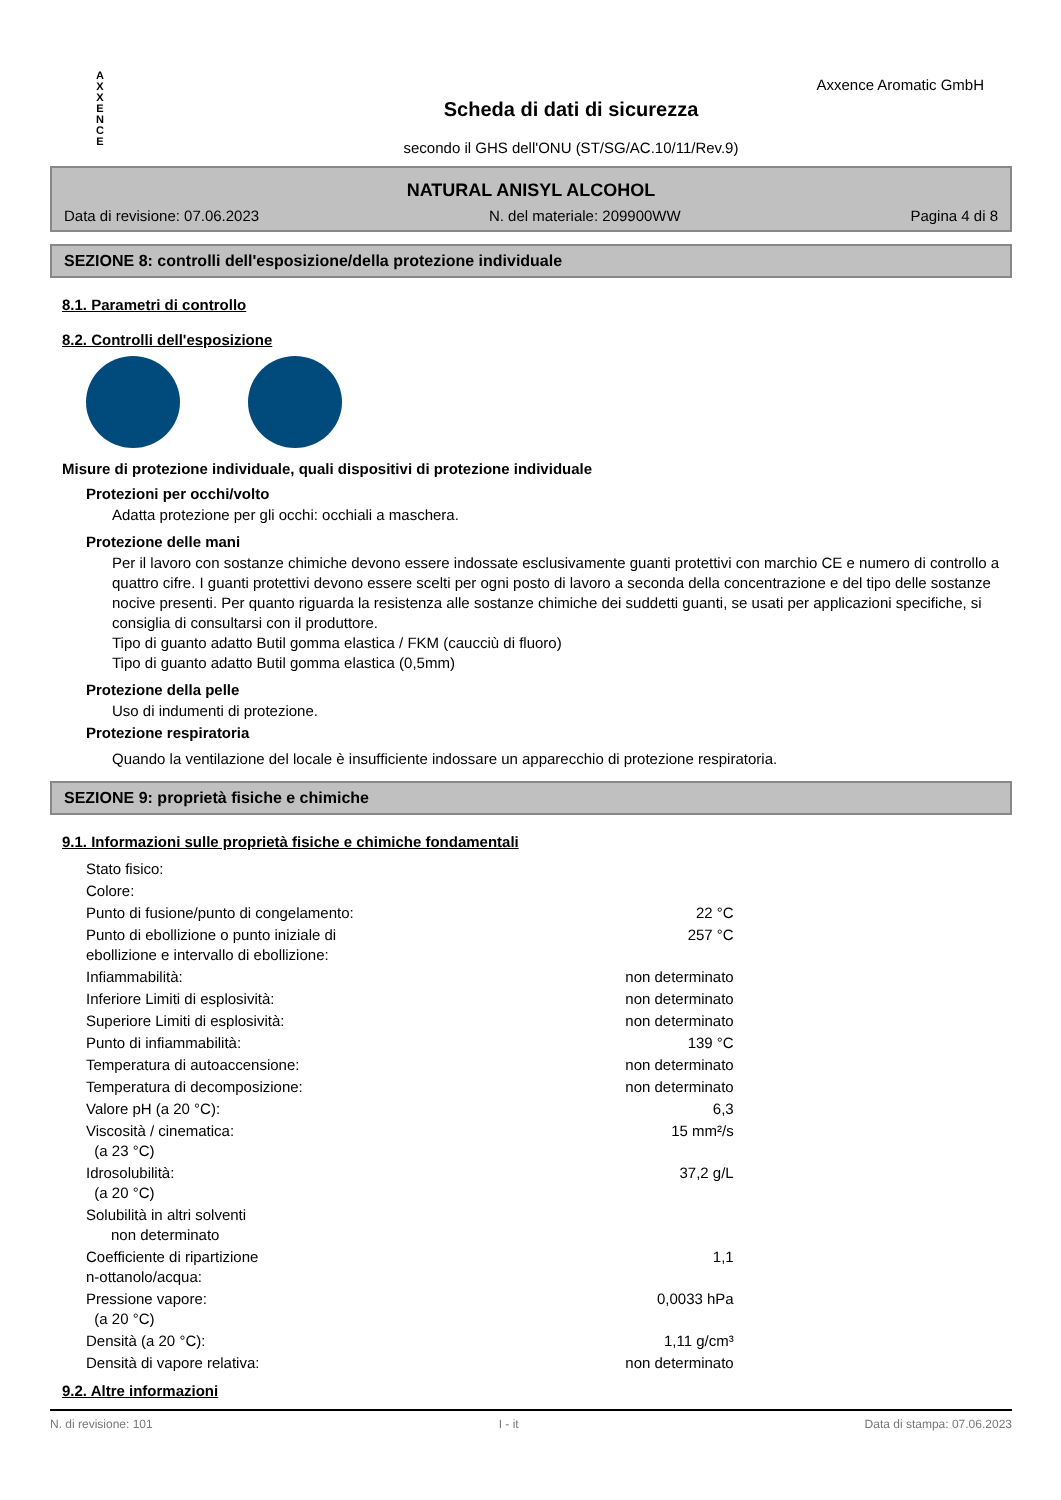A
X
X
E
N
C
E
Scheda di dati di sicurezza
secondo il GHS dell'ONU (ST/SG/AC.10/11/Rev.9)
Axxence Aromatic GmbH
NATURAL ANISYL ALCOHOL
Data di revisione: 07.06.2023 N. del materiale: 209900WW Pagina 4 di 8
SEZIONE 8: controlli dell'esposizione/della protezione individuale
8.1. Parametri di controllo
8.2. Controlli dell'esposizione
Misure di protezione individuale, quali dispositivi di protezione individuale
Protezioni per occhi/volto
Adatta protezione per gli occhi: occhiali a maschera.
Protezione delle mani
Per il lavoro con sostanze chimiche devono essere indossate esclusivamente guanti protettivi con marchio CE e numero di controllo a quattro cifre. I guanti protettivi devono essere scelti per ogni posto di lavoro a seconda della concentrazione e del tipo delle sostanze nocive presenti. Per quanto riguarda la resistenza alle sostanze chimiche dei suddetti guanti, se usati per applicazioni specifiche, si consiglia di consultarsi con il produttore.
Tipo di guanto adatto Butil gomma elastica / FKM (caucciù di fluoro)
Tipo di guanto adatto Butil gomma elastica (0,5mm)
Protezione della pelle
Uso di indumenti di protezione.
Protezione respiratoria
Quando la ventilazione del locale è insufficiente indossare un apparecchio di protezione respiratoria.
SEZIONE 9: proprietà fisiche e chimiche
9.1. Informazioni sulle proprietà fisiche e chimiche fondamentali
| Stato fisico: | |
| Colore: | |
| Punto di fusione/punto di congelamento: | 22 °C |
| Punto di ebollizione o punto iniziale di ebollizione e intervallo di ebollizione: | 257 °C |
| Infiammabilità: | non determinato |
| Inferiore Limiti di esplosività: | non determinato |
| Superiore Limiti di esplosività: | non determinato |
| Punto di infiammabilità: | 139 °C |
| Temperatura di autoaccensione: | non determinato |
| Temperatura di decomposizione: | non determinato |
| Valore pH (a 20 °C): | 6,3 |
| Viscosità / cinematica: (a 23 °C) | 15 mm²/s |
| Idrosolubilità: (a 20 °C) | 37,2 g/L |
| Solubilità in altri solventi non determinato | |
| Coefficiente di ripartizione n-ottanolo/acqua: | 1,1 |
| Pressione vapore: (a 20 °C) | 0,0033 hPa |
| Densità (a 20 °C): | 1,11 g/cm³ |
| Densità di vapore relativa: | non determinato |
9.2. Altre informazioni
N. di revisione: 101 I - it Data di stampa: 07.06.2023